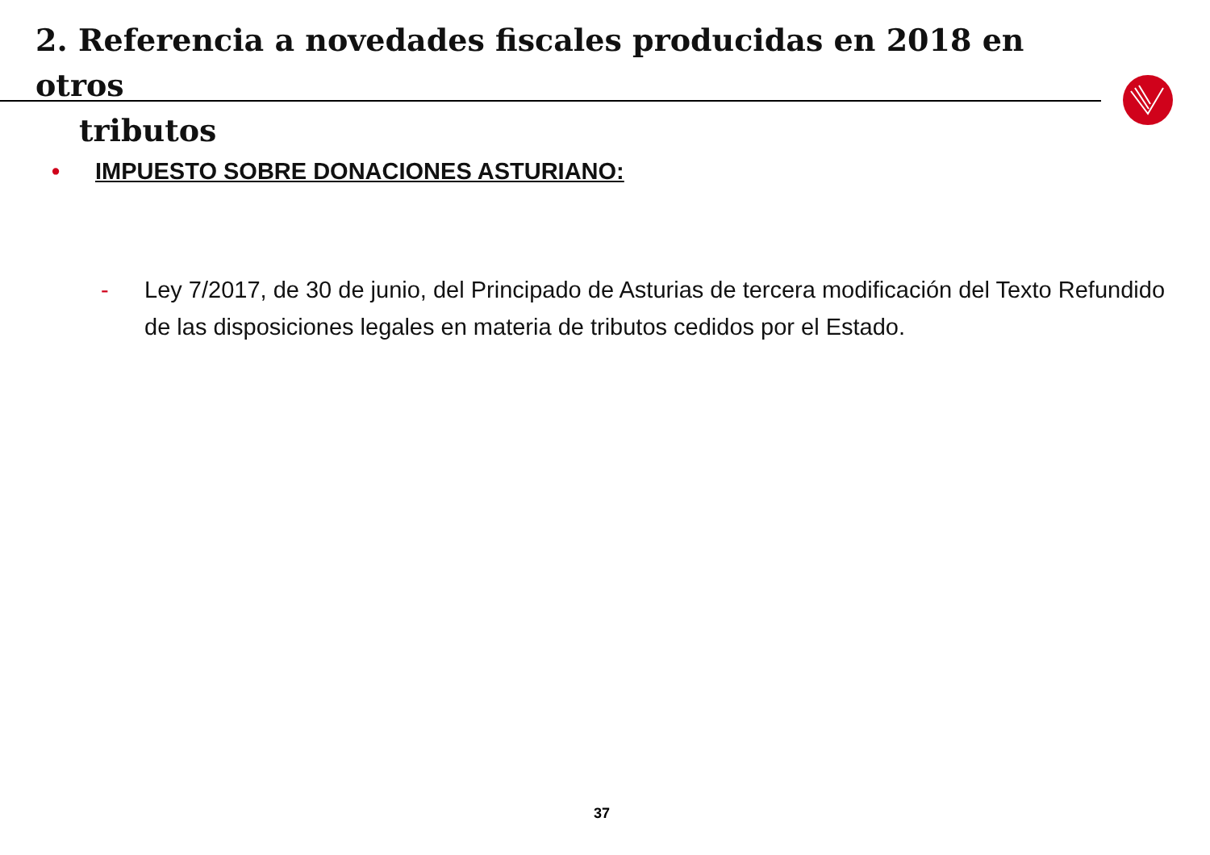2. Referencia a novedades fiscales producidas en 2018 en otros
tributos
• IMPUESTO SOBRE DONACIONES ASTURIANO:
- Ley 7/2017, de 30 de junio, del Principado de Asturias de tercera modificación del Texto Refundido de las disposiciones legales en materia de tributos cedidos por el Estado.
37